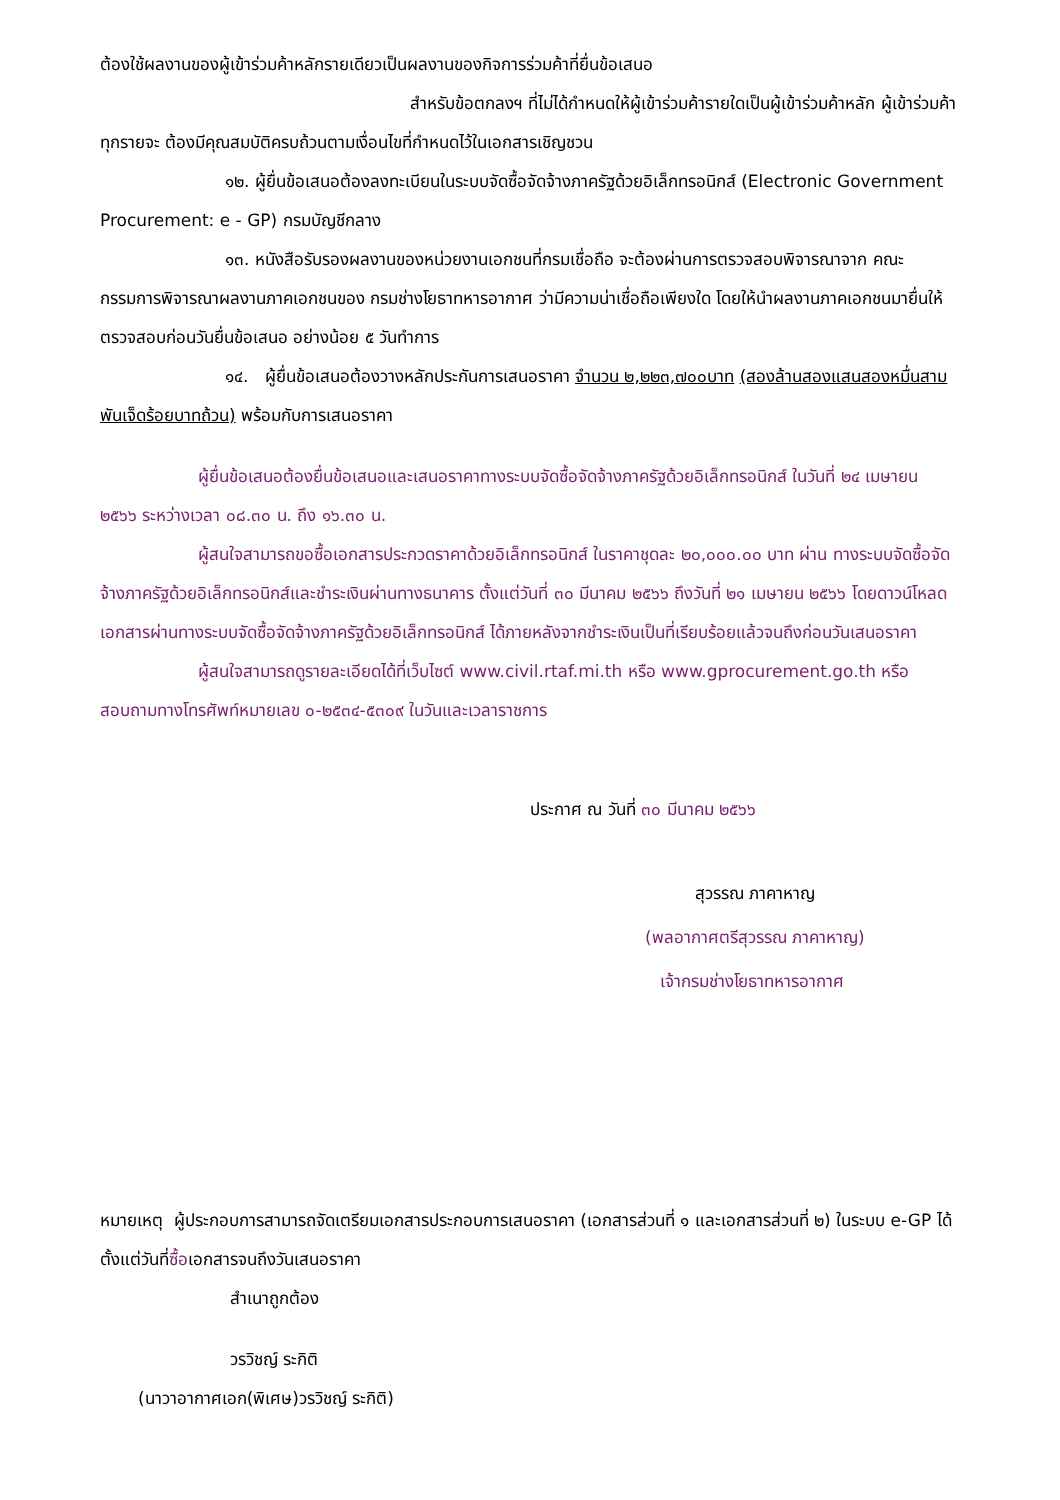ต้องใช้ผลงานของผู้เข้าร่วมค้าหลักรายเดียวเป็นผลงานของกิจการร่วมค้าที่ยื่นข้อเสนอ
สำหรับข้อตกลงฯ ที่ไม่ได้กำหนดให้ผู้เข้าร่วมค้ารายใดเป็นผู้เข้าร่วมค้าหลัก ผู้เข้าร่วมค้าทุกรายจะ ต้องมีคุณสมบัติครบถ้วนตามเงื่อนไขที่กำหนดไว้ในเอกสารเชิญชวน
๑๒. ผู้ยื่นข้อเสนอต้องลงทะเบียนในระบบจัดซื้อจัดจ้างภาครัฐด้วยอิเล็กทรอนิกส์ (Electronic Government Procurement: e - GP) กรมบัญชีกลาง
๑๓. หนังสือรับรองผลงานของหน่วยงานเอกชนที่กรมเชื่อถือ จะต้องผ่านการตรวจสอบพิจารณาจาก คณะกรรมการพิจารณาผลงานภาคเอกชนของ กรมช่างโยธาทหารอากาศ ว่ามีความน่าเชื่อถือเพียงใด โดยให้นำผลงานภาคเอกชนมายื่นให้ตรวจสอบก่อนวันยื่นข้อเสนอ อย่างน้อย ๕ วันทำการ
๑๔. ผู้ยื่นข้อเสนอต้องวางหลักประกันการเสนอราคา จำนวน ๒,๒๒๓,๗๐๐บาท (สองล้านสองแสนสองหมื่นสามพันเจ็ดร้อยบาทถ้วน) พร้อมกับการเสนอราคา
ผู้ยื่นข้อเสนอต้องยื่นข้อเสนอและเสนอราคาทางระบบจัดซื้อจัดจ้างภาครัฐด้วยอิเล็กทรอนิกส์ ในวันที่ ๒๔ เมษายน ๒๕๖๖ ระหว่างเวลา ๐๘.๓๐ น. ถึง ๑๖.๓๐ น.
ผู้สนใจสามารถขอซื้อเอกสารประกวดราคาด้วยอิเล็กทรอนิกส์ ในราคาชุดละ ๒๐,๐๐๐.๐๐ บาท ผ่าน ทางระบบจัดซื้อจัดจ้างภาครัฐด้วยอิเล็กทรอนิกส์และชำระเงินผ่านทางธนาคาร ตั้งแต่วันที่ ๓๐ มีนาคม ๒๕๖๖ ถึงวันที่ ๒๑ เมษายน ๒๕๖๖ โดยดาวน์โหลดเอกสารผ่านทางระบบจัดซื้อจัดจ้างภาครัฐด้วยอิเล็กทรอนิกส์ ได้ภายหลังจากชำระเงินเป็นที่เรียบร้อยแล้วจนถึงก่อนวันเสนอราคา
ผู้สนใจสามารถดูรายละเอียดได้ที่เว็บไซต์ www.civil.rtaf.mi.th หรือ www.gprocurement.go.th หรือสอบถามทางโทรศัพท์หมายเลข ๐-๒๕๓๔-๕๓๐๙ ในวันและเวลาราชการ
ประกาศ ณ วันที่ ๓๐ มีนาคม ๒๕๖๖
สุวรรณ ภาคาหาญ
(พลอากาศตรีสุวรรณ ภาคาหาญ)
เจ้ากรมช่างโยธาทหารอากาศ
หมายเหตุ ผู้ประกอบการสามารถจัดเตรียมเอกสารประกอบการเสนอราคา (เอกสารส่วนที่ ๑ และเอกสารส่วนที่ ๒) ในระบบ e-GP ได้ตั้งแต่วันที่ซื้อเอกสารจนถึงวันเสนอราคา
สำเนาถูกต้อง
วรวิชญ์ ระกิติ
(นาวาอากาศเอก(พิเศษ)วรวิชญ์ ระกิติ)